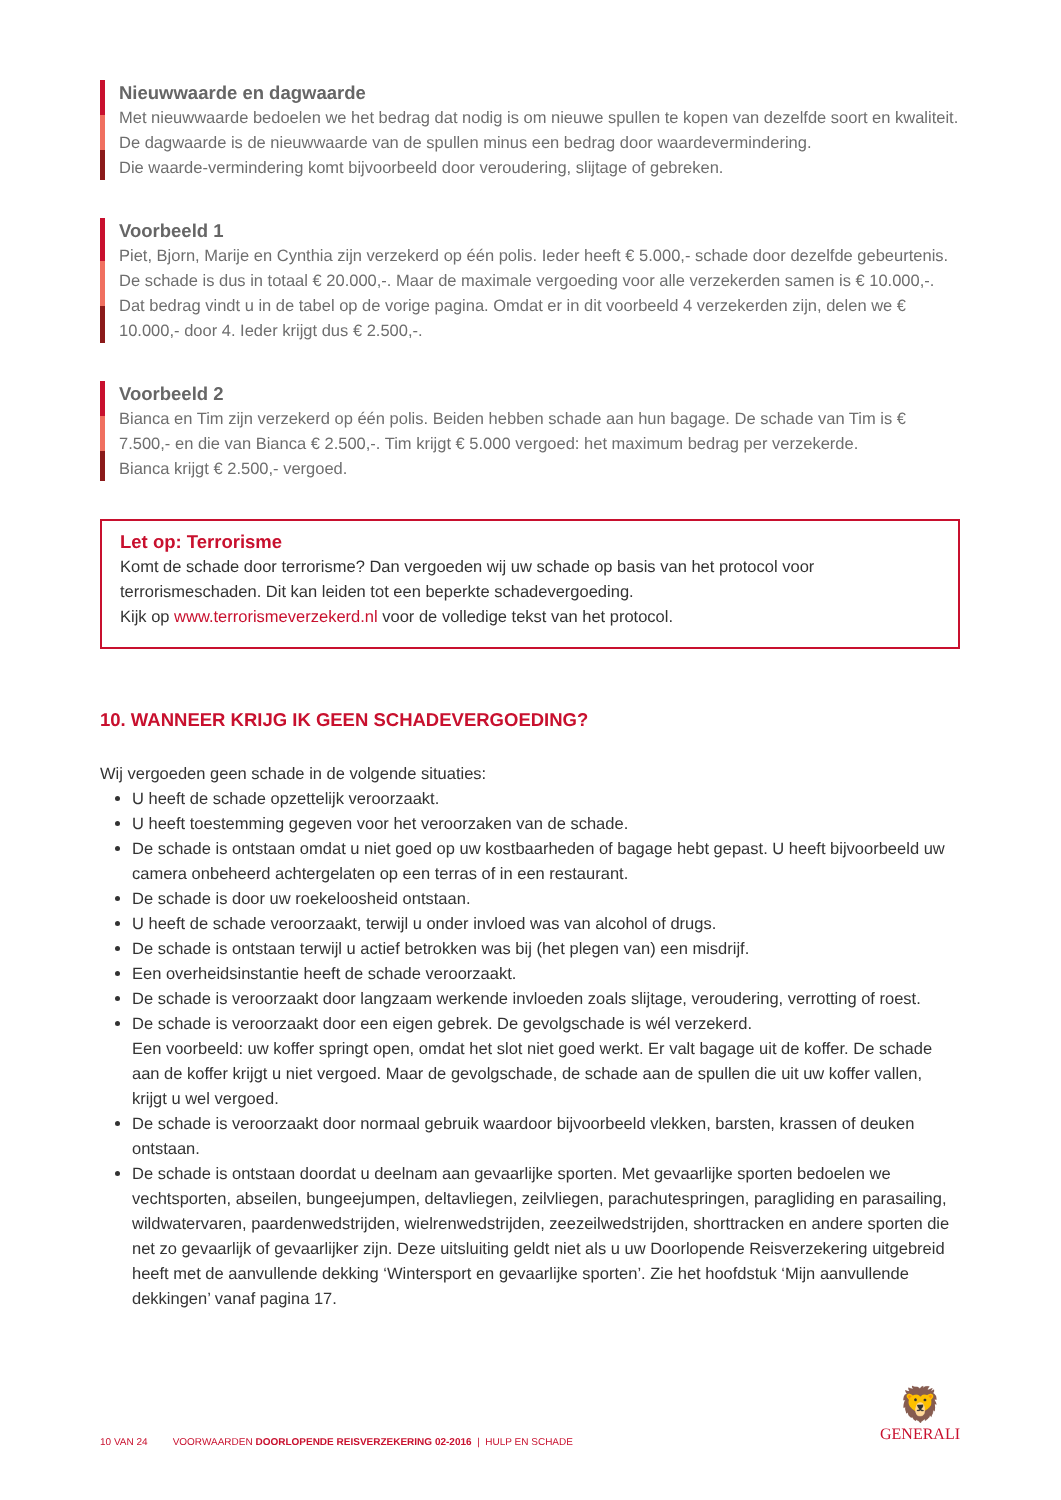Nieuwwaarde en dagwaarde
Met nieuwwaarde bedoelen we het bedrag dat nodig is om nieuwe spullen te kopen van dezelfde soort en kwaliteit.
De dagwaarde is de nieuwwaarde van de spullen minus een bedrag door waardevermindering.
Die waarde-vermindering komt bijvoorbeeld door veroudering, slijtage of gebreken.
Voorbeeld 1
Piet, Bjorn, Marije en Cynthia zijn verzekerd op één polis. Ieder heeft € 5.000,- schade door dezelfde gebeurtenis. De schade is dus in totaal € 20.000,-. Maar de maximale vergoeding voor alle verzekerden samen is € 10.000,-. Dat bedrag vindt u in de tabel op de vorige pagina. Omdat er in dit voorbeeld 4 verzekerden zijn, delen we € 10.000,- door 4. Ieder krijgt dus € 2.500,-.
Voorbeeld 2
Bianca en Tim zijn verzekerd op één polis. Beiden hebben schade aan hun bagage. De schade van Tim is € 7.500,- en die van Bianca € 2.500,-. Tim krijgt € 5.000 vergoed: het maximum bedrag per verzekerde.
Bianca krijgt € 2.500,- vergoed.
Let op: Terrorisme
Komt de schade door terrorisme? Dan vergoeden wij uw schade op basis van het protocol voor terrorismeschaden. Dit kan leiden tot een beperkte schadevergoeding.
Kijk op www.terrorismeverzekerd.nl voor de volledige tekst van het protocol.
10. WANNEER KRIJG IK GEEN SCHADEVERGOEDING?
Wij vergoeden geen schade in de volgende situaties:
U heeft de schade opzettelijk veroorzaakt.
U heeft toestemming gegeven voor het veroorzaken van de schade.
De schade is ontstaan omdat u niet goed op uw kostbaarheden of bagage hebt gepast. U heeft bijvoorbeeld uw camera onbeheerd achtergelaten op een terras of in een restaurant.
De schade is door uw roekeloosheid ontstaan.
U heeft de schade veroorzaakt, terwijl u onder invloed was van alcohol of drugs.
De schade is ontstaan terwijl u actief betrokken was bij (het plegen van) een misdrijf.
Een overheidsinstantie heeft de schade veroorzaakt.
De schade is veroorzaakt door langzaam werkende invloeden zoals slijtage, veroudering, verrotting of roest.
De schade is veroorzaakt door een eigen gebrek. De gevolgschade is wél verzekerd.
Een voorbeeld: uw koffer springt open, omdat het slot niet goed werkt. Er valt bagage uit de koffer. De schade aan de koffer krijgt u niet vergoed. Maar de gevolgschade, de schade aan de spullen die uit uw koffer vallen, krijgt u wel vergoed.
De schade is veroorzaakt door normaal gebruik waardoor bijvoorbeeld vlekken, barsten, krassen of deuken ontstaan.
De schade is ontstaan doordat u deelnam aan gevaarlijke sporten. Met gevaarlijke sporten bedoelen we vechtsporten, abseilen, bungeejumpen, deltavliegen, zeilvliegen, parachutespringen, paragliding en parasailing, wildwatervaren, paardenwedstrijden, wielrenwedstrijden, zeezeilwedstrijden, shorttracken en andere sporten die net zo gevaarlijk of gevaarlijker zijn. Deze uitsluiting geldt niet als u uw Doorlopende Reisverzekering uitgebreid heeft met de aanvullende dekking ‘Wintersport en gevaarlijke sporten’. Zie het hoofdstuk ‘Mijn aanvullende dekkingen’ vanaf pagina 17.
10 VAN 24 VOORWAARDEN DOORLOPENDE REISVERZEKERING 02-2016 | HULP EN SCHADE
🦁
GENERALI